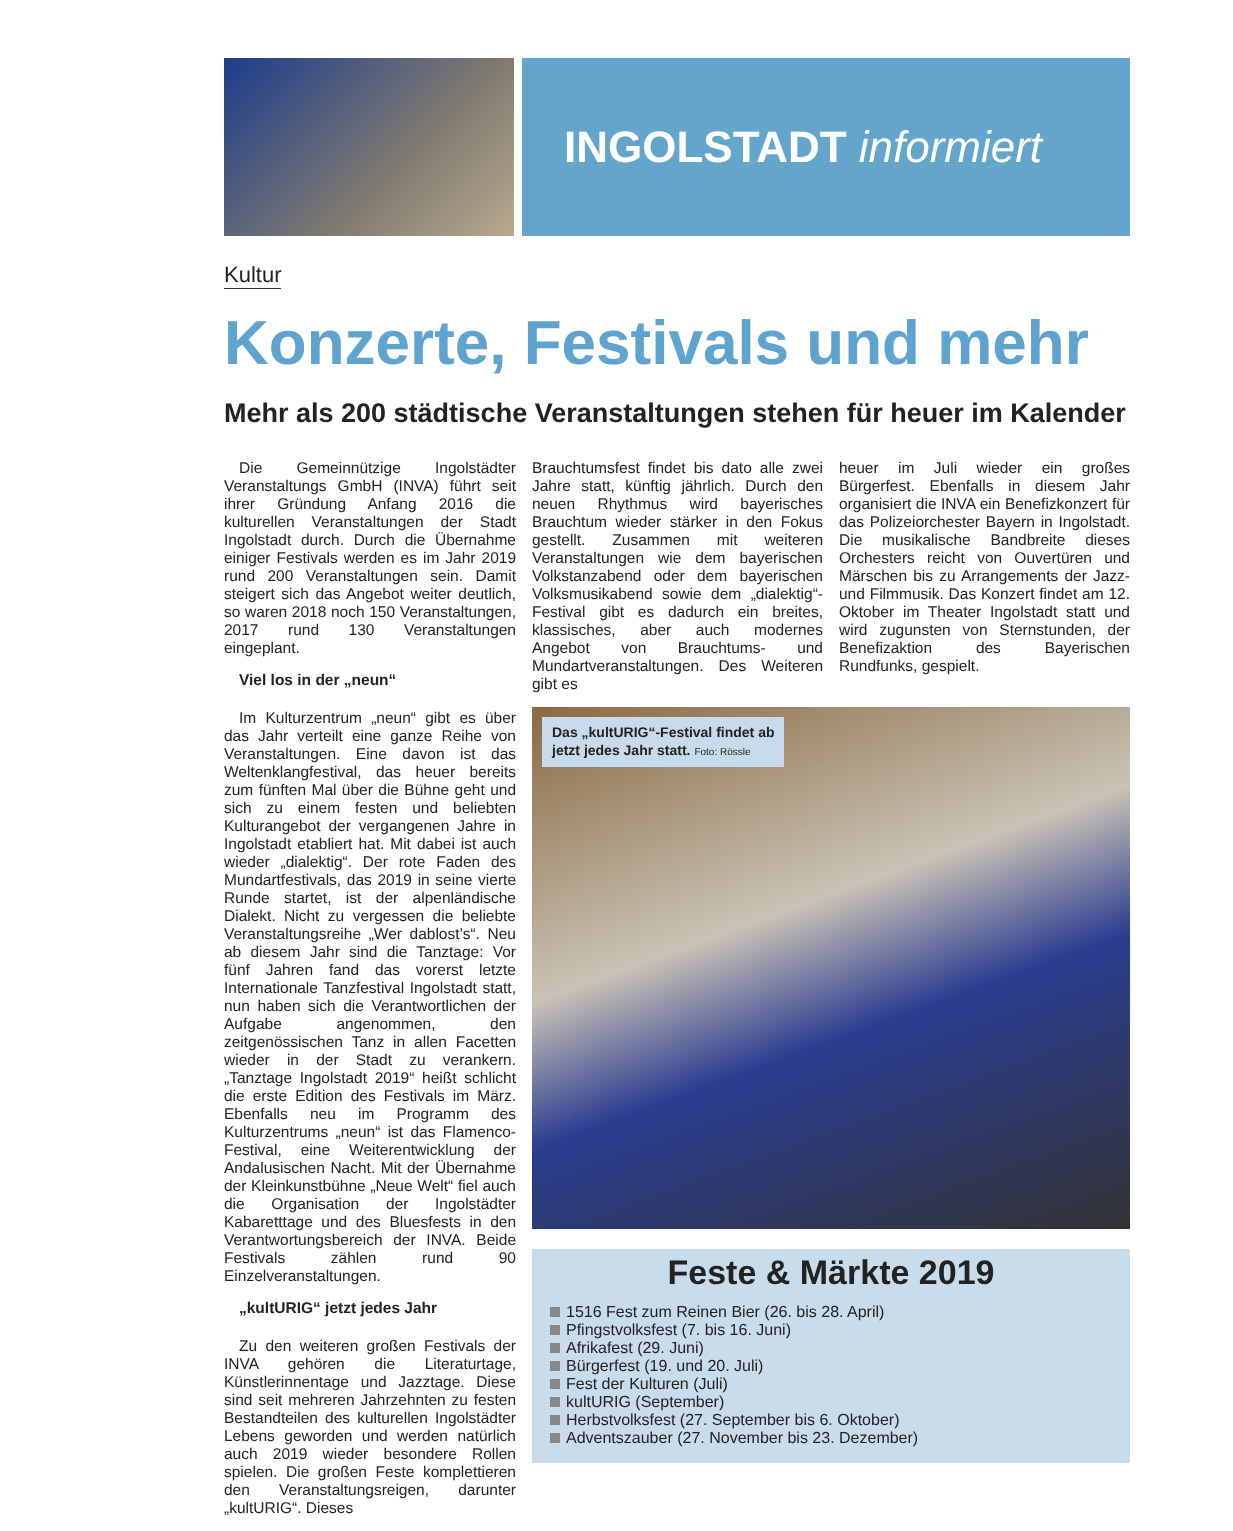INGOLSTADT informiert
Kultur
Konzerte, Festivals und mehr
Mehr als 200 städtische Veranstaltungen stehen für heuer im Kalender
Die Gemeinnützige Ingolstädter Veranstaltungs GmbH (INVA) führt seit ihrer Gründung Anfang 2016 die kulturellen Veranstaltungen der Stadt Ingolstadt durch. Durch die Übernahme einiger Festivals werden es im Jahr 2019 rund 200 Veranstaltungen sein. Damit steigert sich das Angebot weiter deutlich, so waren 2018 noch 150 Veranstaltungen, 2017 rund 130 Veranstaltungen eingeplant.
Viel los in der „neun“
Im Kulturzentrum „neun“ gibt es über das Jahr verteilt eine ganze Reihe von Veranstaltungen. Eine davon ist das Weltenklangfestival, das heuer bereits zum fünften Mal über die Bühne geht und sich zu einem festen und beliebten Kulturangebot der vergangenen Jahre in Ingolstadt etabliert hat. Mit dabei ist auch wieder „dialektig“. Der rote Faden des Mundartfestivals, das 2019 in seine vierte Runde startet, ist der alpenländische Dialekt. Nicht zu vergessen die beliebte Veranstaltungsreihe „Wer dablost’s“. Neu ab diesem Jahr sind die Tanztage: Vor fünf Jahren fand das vorerst letzte Internationale Tanzfestival Ingolstadt statt, nun haben sich die Verantwortlichen der Aufgabe angenommen, den zeitgenössischen Tanz in allen Facetten wieder in der Stadt zu verankern. „Tanztage Ingolstadt 2019“ heißt schlicht die erste Edition des Festivals im März. Ebenfalls neu im Programm des Kulturzentrums „neun“ ist das Flamenco-Festival, eine Weiterentwicklung der Andalusischen Nacht. Mit der Übernahme der Kleinkunstbühne „Neue Welt“ fiel auch die Organisation der Ingolstädter Kabaretttage und des Bluesfests in den Verantwortungsbereich der INVA. Beide Festivals zählen rund 90 Einzelveranstaltungen.
„kultURIG“ jetzt jedes Jahr
Zu den weiteren großen Festivals der INVA gehören die Literaturtage, Künstlerinnentage und Jazztage. Diese sind seit mehreren Jahrzehnten zu festen Bestandteilen des kulturellen Ingolstädter Lebens geworden und werden natürlich auch 2019 wieder besondere Rollen spielen. Die großen Feste komplettieren den Veranstaltungsreigen, darunter „kultURIG“. Dieses
Brauchtumsfest findet bis dato alle zwei Jahre statt, künftig jährlich. Durch den neuen Rhythmus wird bayerisches Brauchtum wieder stärker in den Fokus gestellt. Zusammen mit weiteren Veranstaltungen wie dem bayerischen Volkstanzabend oder dem bayerischen Volksmusikabend sowie dem „dialektig“-Festival gibt es dadurch ein breites, klassisches, aber auch modernes Angebot von Brauchtums- und Mundartveranstaltungen. Des Weiteren gibt es
heuer im Juli wieder ein großes Bürgerfest. Ebenfalls in diesem Jahr organisiert die INVA ein Benefizkonzert für das Polizeiorchester Bayern in Ingolstadt. Die musikalische Bandbreite dieses Orchesters reicht von Ouvertüren und Märschen bis zu Arrangements der Jazz- und Filmmusik. Das Konzert findet am 12. Oktober im Theater Ingolstadt statt und wird zugunsten von Sternstunden, der Benefizaktion des Bayerischen Rundfunks, gespielt.
Das „kultURIG“-Festival findet ab
jetzt jedes Jahr statt. Foto: Rössle
Feste & Märkte 2019
1516 Fest zum Reinen Bier (26. bis 28. April)
Pfingstvolksfest (7. bis 16. Juni)
Afrikafest (29. Juni)
Bürgerfest (19. und 20. Juli)
Fest der Kulturen (Juli)
kultURIG (September)
Herbstvolksfest (27. September bis 6. Oktober)
Adventszauber (27. November bis 23. Dezember)